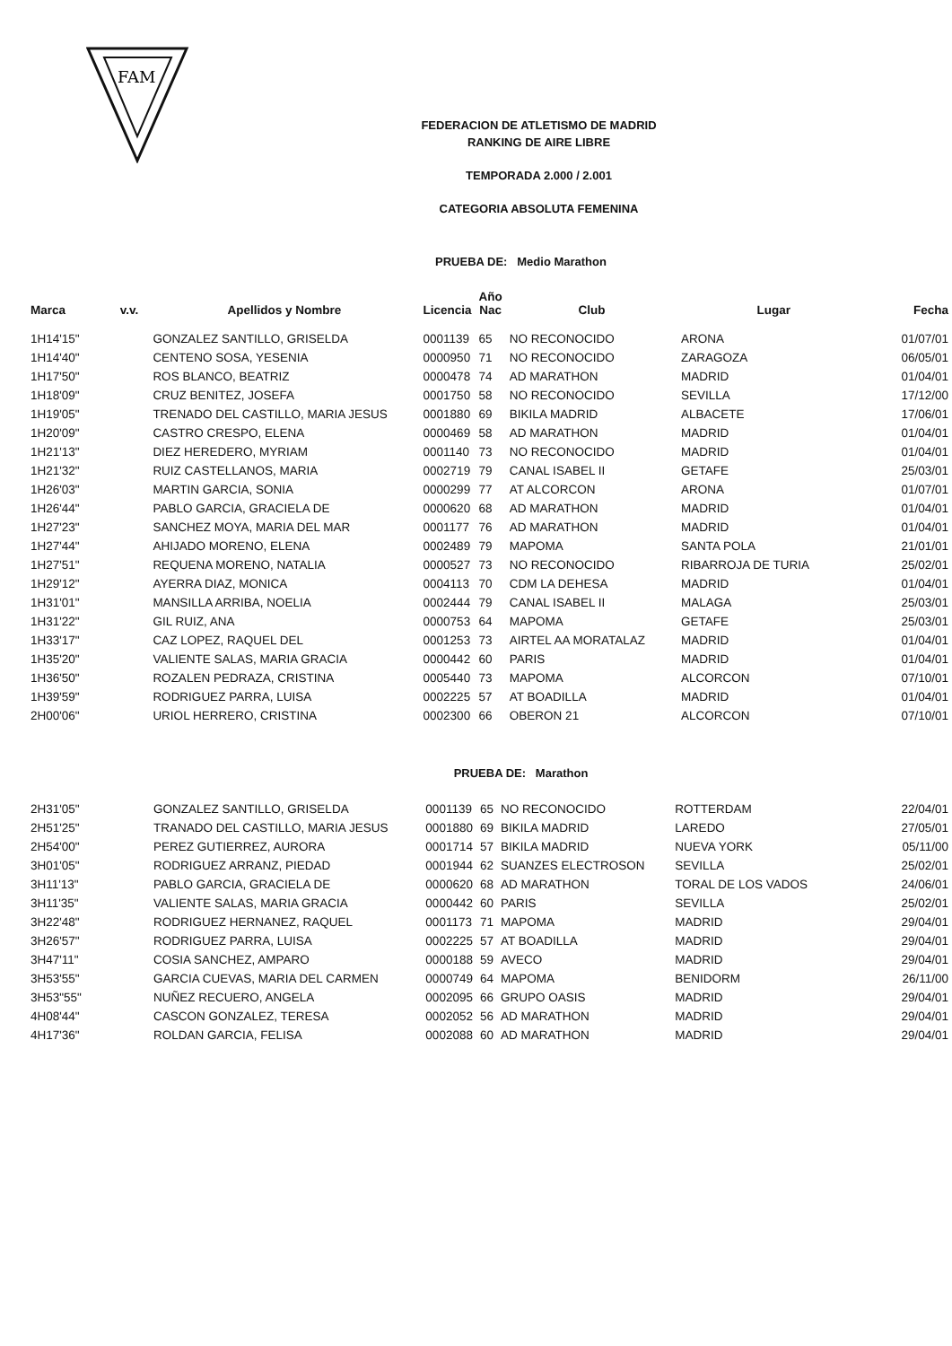FAM
FEDERACION DE ATLETISMO DE MADRID
RANKING DE AIRE LIBRE
TEMPORADA 2.000 / 2.001
CATEGORIA ABSOLUTA FEMENINA
PRUEBA DE: Medio Marathon
| Marca | v.v. | Apellidos y Nombre | Licencia | Año Nac | Club | Lugar | Fecha |
| --- | --- | --- | --- | --- | --- | --- | --- |
| 1H14'15" | | GONZALEZ SANTILLO, GRISELDA | 0001139 | 65 | NO RECONOCIDO | ARONA | 01/07/01 |
| 1H14'40" | | CENTENO SOSA, YESENIA | 0000950 | 71 | NO RECONOCIDO | ZARAGOZA | 06/05/01 |
| 1H17'50" | | ROS BLANCO, BEATRIZ | 0000478 | 74 | AD MARATHON | MADRID | 01/04/01 |
| 1H18'09" | | CRUZ BENITEZ, JOSEFA | 0001750 | 58 | NO RECONOCIDO | SEVILLA | 17/12/00 |
| 1H19'05" | | TRENADO DEL CASTILLO, MARIA JESUS | 0001880 | 69 | BIKILA MADRID | ALBACETE | 17/06/01 |
| 1H20'09" | | CASTRO CRESPO, ELENA | 0000469 | 58 | AD MARATHON | MADRID | 01/04/01 |
| 1H21'13" | | DIEZ HEREDERO, MYRIAM | 0001140 | 73 | NO RECONOCIDO | MADRID | 01/04/01 |
| 1H21'32" | | RUIZ CASTELLANOS, MARIA | 0002719 | 79 | CANAL ISABEL II | GETAFE | 25/03/01 |
| 1H26'03" | | MARTIN GARCIA, SONIA | 0000299 | 77 | AT ALCORCON | ARONA | 01/07/01 |
| 1H26'44" | | PABLO GARCIA, GRACIELA DE | 0000620 | 68 | AD MARATHON | MADRID | 01/04/01 |
| 1H27'23" | | SANCHEZ MOYA, MARIA DEL MAR | 0001177 | 76 | AD MARATHON | MADRID | 01/04/01 |
| 1H27'44" | | AHIJADO MORENO, ELENA | 0002489 | 79 | MAPOMA | SANTA POLA | 21/01/01 |
| 1H27'51" | | REQUENA MORENO, NATALIA | 0000527 | 73 | NO RECONOCIDO | RIBARROJA DE TURIA | 25/02/01 |
| 1H29'12" | | AYERRA DIAZ, MONICA | 0004113 | 70 | CDM LA DEHESA | MADRID | 01/04/01 |
| 1H31'01" | | MANSILLA ARRIBA, NOELIA | 0002444 | 79 | CANAL ISABEL II | MALAGA | 25/03/01 |
| 1H31'22" | | GIL RUIZ, ANA | 0000753 | 64 | MAPOMA | GETAFE | 25/03/01 |
| 1H33'17" | | CAZ LOPEZ, RAQUEL DEL | 0001253 | 73 | AIRTEL AA MORATALAZ | MADRID | 01/04/01 |
| 1H35'20" | | VALIENTE SALAS, MARIA GRACIA | 0000442 | 60 | PARIS | MADRID | 01/04/01 |
| 1H36'50" | | ROZALEN PEDRAZA, CRISTINA | 0005440 | 73 | MAPOMA | ALCORCON | 07/10/01 |
| 1H39'59" | | RODRIGUEZ PARRA, LUISA | 0002225 | 57 | AT BOADILLA | MADRID | 01/04/01 |
| 2H00'06" | | URIOL HERRERO, CRISTINA | 0002300 | 66 | OBERON 21 | ALCORCON | 07/10/01 |
PRUEBA DE: Marathon
| 2H31'05" | | GONZALEZ SANTILLO, GRISELDA | 0001139 | 65 | NO RECONOCIDO | ROTTERDAM | 22/04/01 |
| 2H51'25" | | TRANADO DEL CASTILLO, MARIA JESUS | 0001880 | 69 | BIKILA MADRID | LAREDO | 27/05/01 |
| 2H54'00" | | PEREZ GUTIERREZ, AURORA | 0001714 | 57 | BIKILA MADRID | NUEVA YORK | 05/11/00 |
| 3H01'05" | | RODRIGUEZ ARRANZ, PIEDAD | 0001944 | 62 | SUANZES ELECTROSON | SEVILLA | 25/02/01 |
| 3H11'13" | | PABLO GARCIA, GRACIELA DE | 0000620 | 68 | AD MARATHON | TORAL DE LOS VADOS | 24/06/01 |
| 3H11'35" | | VALIENTE SALAS, MARIA GRACIA | 0000442 | 60 | PARIS | SEVILLA | 25/02/01 |
| 3H22'48" | | RODRIGUEZ HERNANEZ, RAQUEL | 0001173 | 71 | MAPOMA | MADRID | 29/04/01 |
| 3H26'57" | | RODRIGUEZ PARRA, LUISA | 0002225 | 57 | AT BOADILLA | MADRID | 29/04/01 |
| 3H47'11" | | COSIA SANCHEZ, AMPARO | 0000188 | 59 | AVECO | MADRID | 29/04/01 |
| 3H53'55" | | GARCIA CUEVAS, MARIA DEL CARMEN | 0000749 | 64 | MAPOMA | BENIDORM | 26/11/00 |
| 3H53"55" | | NUÑEZ RECUERO, ANGELA | 0002095 | 66 | GRUPO OASIS | MADRID | 29/04/01 |
| 4H08'44" | | CASCON GONZALEZ, TERESA | 0002052 | 56 | AD MARATHON | MADRID | 29/04/01 |
| 4H17'36" | | ROLDAN GARCIA, FELISA | 0002088 | 60 | AD MARATHON | MADRID | 29/04/01 |